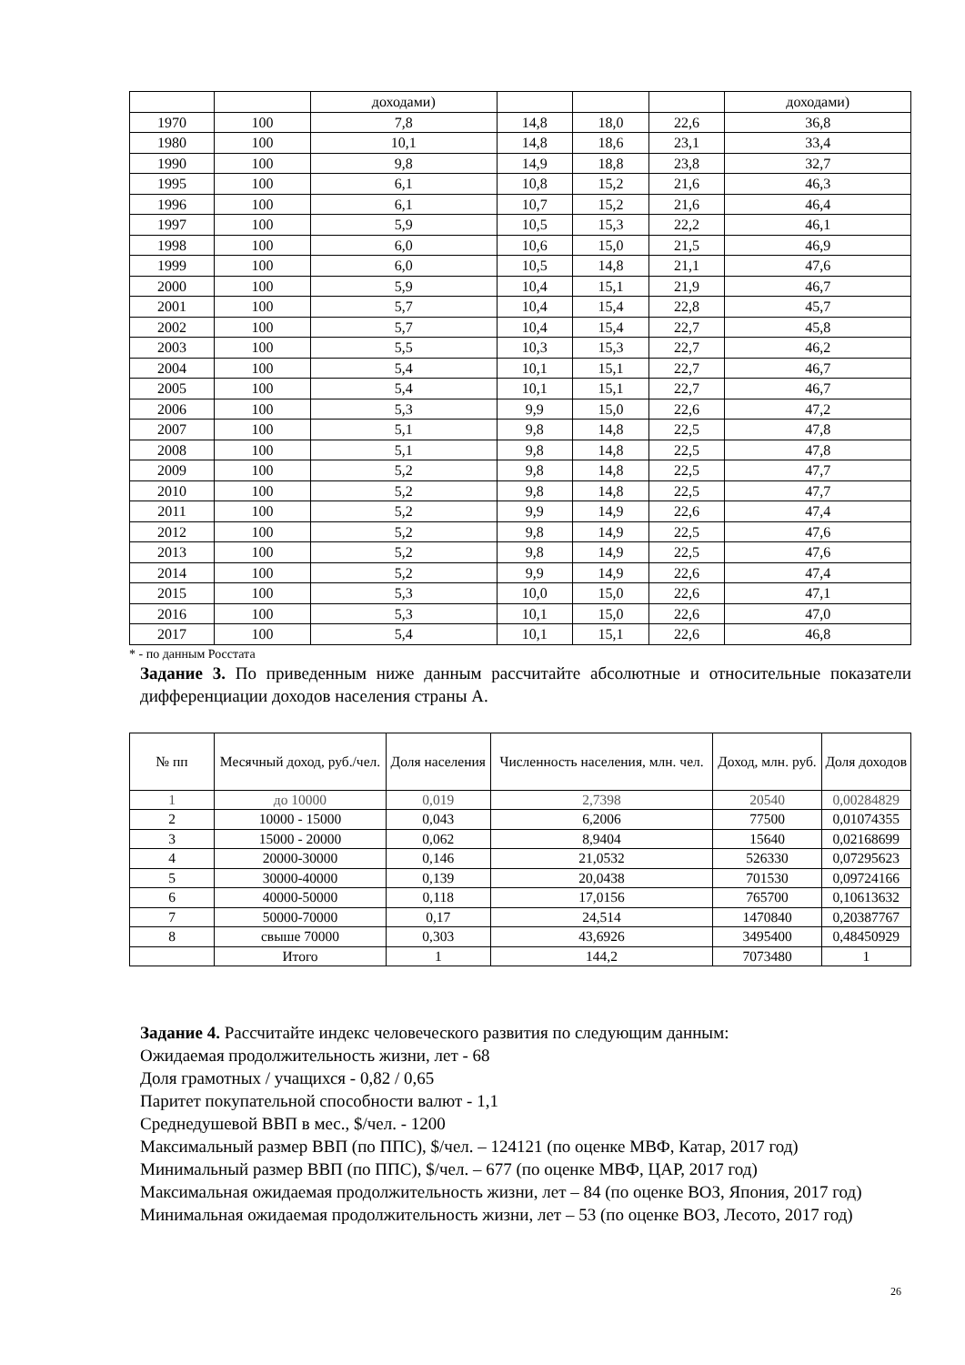| | | доходами) | | | | доходами) |
| 1970 | 100 | 7,8 | 14,8 | 18,0 | 22,6 | 36,8 |
| 1980 | 100 | 10,1 | 14,8 | 18,6 | 23,1 | 33,4 |
| 1990 | 100 | 9,8 | 14,9 | 18,8 | 23,8 | 32,7 |
| 1995 | 100 | 6,1 | 10,8 | 15,2 | 21,6 | 46,3 |
| 1996 | 100 | 6,1 | 10,7 | 15,2 | 21,6 | 46,4 |
| 1997 | 100 | 5,9 | 10,5 | 15,3 | 22,2 | 46,1 |
| 1998 | 100 | 6,0 | 10,6 | 15,0 | 21,5 | 46,9 |
| 1999 | 100 | 6,0 | 10,5 | 14,8 | 21,1 | 47,6 |
| 2000 | 100 | 5,9 | 10,4 | 15,1 | 21,9 | 46,7 |
| 2001 | 100 | 5,7 | 10,4 | 15,4 | 22,8 | 45,7 |
| 2002 | 100 | 5,7 | 10,4 | 15,4 | 22,7 | 45,8 |
| 2003 | 100 | 5,5 | 10,3 | 15,3 | 22,7 | 46,2 |
| 2004 | 100 | 5,4 | 10,1 | 15,1 | 22,7 | 46,7 |
| 2005 | 100 | 5,4 | 10,1 | 15,1 | 22,7 | 46,7 |
| 2006 | 100 | 5,3 | 9,9 | 15,0 | 22,6 | 47,2 |
| 2007 | 100 | 5,1 | 9,8 | 14,8 | 22,5 | 47,8 |
| 2008 | 100 | 5,1 | 9,8 | 14,8 | 22,5 | 47,8 |
| 2009 | 100 | 5,2 | 9,8 | 14,8 | 22,5 | 47,7 |
| 2010 | 100 | 5,2 | 9,8 | 14,8 | 22,5 | 47,7 |
| 2011 | 100 | 5,2 | 9,9 | 14,9 | 22,6 | 47,4 |
| 2012 | 100 | 5,2 | 9,8 | 14,9 | 22,5 | 47,6 |
| 2013 | 100 | 5,2 | 9,8 | 14,9 | 22,5 | 47,6 |
| 2014 | 100 | 5,2 | 9,9 | 14,9 | 22,6 | 47,4 |
| 2015 | 100 | 5,3 | 10,0 | 15,0 | 22,6 | 47,1 |
| 2016 | 100 | 5,3 | 10,1 | 15,0 | 22,6 | 47,0 |
| 2017 | 100 | 5,4 | 10,1 | 15,1 | 22,6 | 46,8 |
* - по данным Росстата
Задание 3. По приведенным ниже данным рассчитайте абсолютные и относительные показатели дифференциации доходов населения страны А.
| № пп | Месячный доход, руб./чел. | Доля населения | Численность населения, млн. чел. | Доход, млн. руб. | Доля доходов |
| --- | --- | --- | --- | --- | --- |
| 1 | до 10000 | 0,019 | 2,7398 | 20540 | 0,00284829 |
| 2 | 10000 - 15000 | 0,043 | 6,2006 | 77500 | 0,01074355 |
| 3 | 15000 - 20000 | 0,062 | 8,9404 | 15640 | 0,02168699 |
| 4 | 20000-30000 | 0,146 | 21,0532 | 526330 | 0,07295623 |
| 5 | 30000-40000 | 0,139 | 20,0438 | 701530 | 0,09724166 |
| 6 | 40000-50000 | 0,118 | 17,0156 | 765700 | 0,10613632 |
| 7 | 50000-70000 | 0,17 | 24,514 | 1470840 | 0,20387767 |
| 8 | свыше 70000 | 0,303 | 43,6926 | 3495400 | 0,48450929 |
| | Итого | 1 | 144,2 | 7073480 | 1 |
Задание 4. Рассчитайте индекс человеческого развития по следующим данным:
Ожидаемая продолжительность жизни, лет - 68
Доля грамотных / учащихся - 0,82 / 0,65
Паритет покупательной способности валют - 1,1
Среднедушевой ВВП в мес., $/чел. - 1200
Максимальный размер ВВП (по ППС), $/чел. – 124121 (по оценке МВФ, Катар, 2017 год)
Минимальный размер ВВП (по ППС), $/чел. – 677 (по оценке МВФ, ЦАР, 2017 год)
Максимальная ожидаемая продолжительность жизни, лет – 84 (по оценке ВОЗ, Япония, 2017 год)
Минимальная ожидаемая продолжительность жизни, лет – 53 (по оценке ВОЗ, Лесото, 2017 год)
26